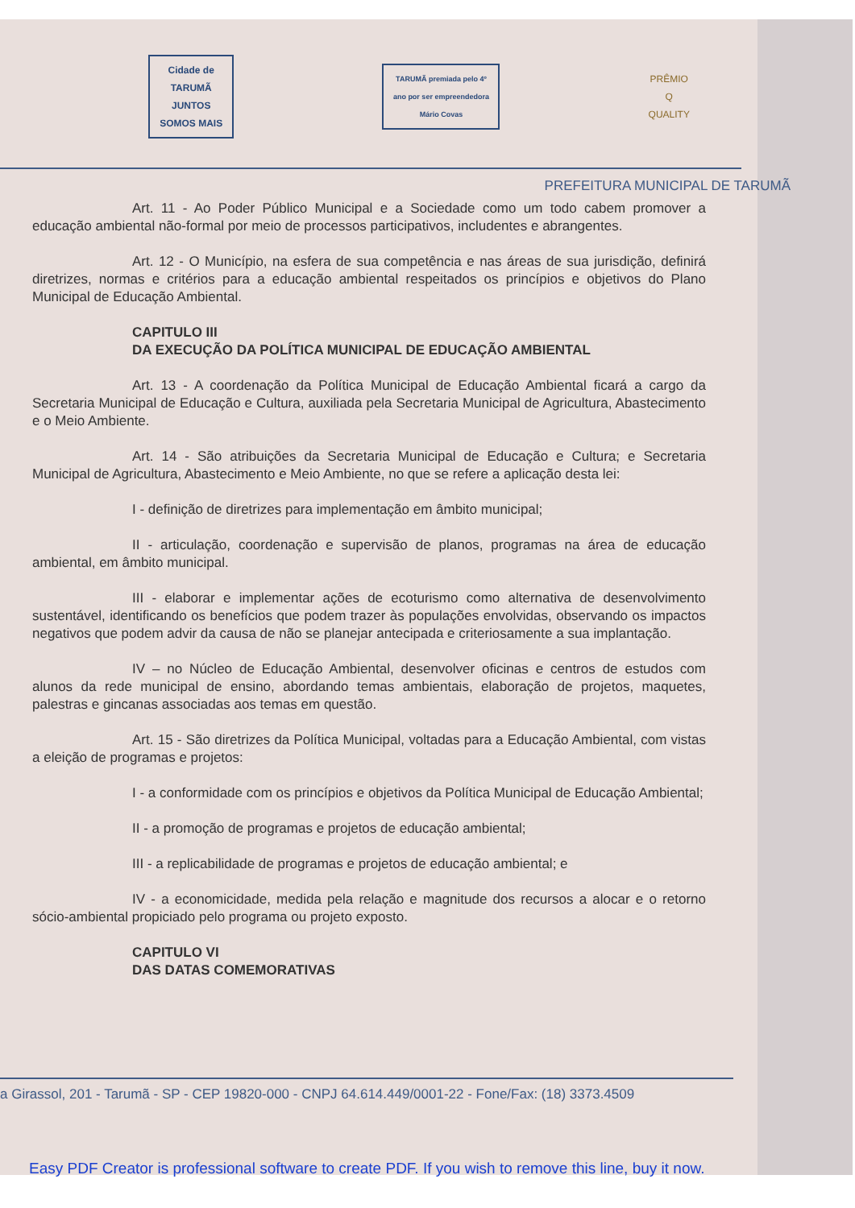Cidade de TARUMÃ
JUNTOS SOMOS MAIS
TARUMÃ premiada pelo 4º ano por ser empreendedora
Mário Covas
PRÊMIO
Q
QUALITY
PREFEITURA MUNICIPAL DE TARUMÃ
Art. 11 - Ao Poder Público Municipal e a Sociedade como um todo cabem promover a educação ambiental não-formal por meio de processos participativos, includentes e abrangentes.
Art. 12 - O Município, na esfera de sua competência e nas áreas de sua jurisdição, definirá diretrizes, normas e critérios para a educação ambiental respeitados os princípios e objetivos do Plano Municipal de Educação Ambiental.
CAPITULO III
DA EXECUÇÃO DA POLÍTICA MUNICIPAL DE EDUCAÇÃO AMBIENTAL
Art. 13 - A coordenação da Política Municipal de Educação Ambiental ficará a cargo da Secretaria Municipal de Educação e Cultura, auxiliada pela Secretaria Municipal de Agricultura, Abastecimento e o Meio Ambiente.
Art. 14 - São atribuições da Secretaria Municipal de Educação e Cultura; e Secretaria Municipal de Agricultura, Abastecimento e Meio Ambiente, no que se refere a aplicação desta lei:
I - definição de diretrizes para implementação em âmbito municipal;
II - articulação, coordenação e supervisão de planos, programas na área de educação ambiental, em âmbito municipal.
III - elaborar e implementar ações de ecoturismo como alternativa de desenvolvimento sustentável, identificando os benefícios que podem trazer às populações envolvidas, observando os impactos negativos que podem advir da causa de não se planejar antecipada e criteriosamente a sua implantação.
IV – no Núcleo de Educação Ambiental, desenvolver oficinas e centros de estudos com alunos da rede municipal de ensino, abordando temas ambientais, elaboração de projetos, maquetes, palestras e gincanas associadas aos temas em questão.
Art. 15 - São diretrizes da Política Municipal, voltadas para a Educação Ambiental, com vistas a eleição de programas e projetos:
I - a conformidade com os princípios e objetivos da Política Municipal de Educação Ambiental;
II - a promoção de programas e projetos de educação ambiental;
III - a replicabilidade de programas e projetos de educação ambiental; e
IV - a economicidade, medida pela relação e magnitude dos recursos a alocar e o retorno sócio-ambiental propiciado pelo programa ou projeto exposto.
CAPITULO VI
DAS DATAS COMEMORATIVAS
a Girassol, 201 - Tarumã - SP - CEP 19820-000 - CNPJ 64.614.449/0001-22 - Fone/Fax: (18) 3373.4509
Easy PDF Creator is professional software to create PDF. If you wish to remove this line, buy it now.